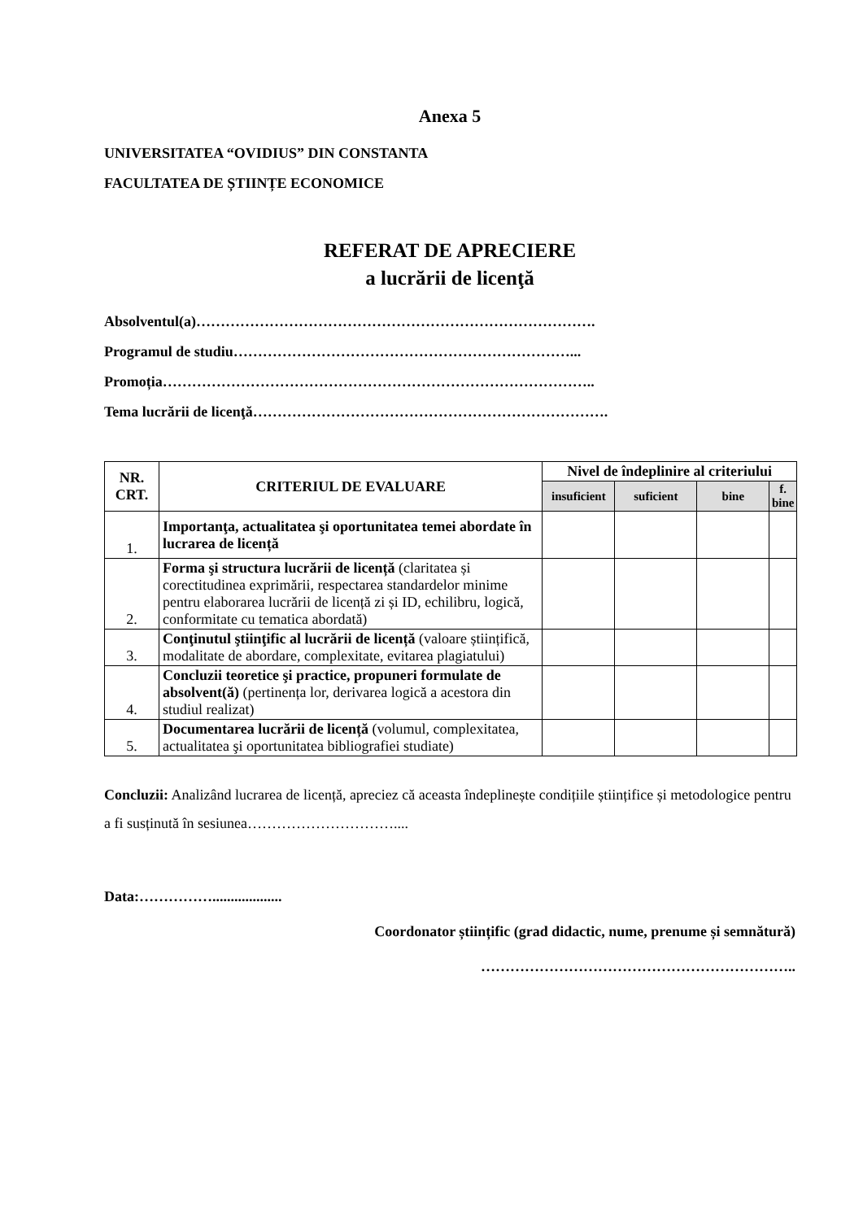Anexa 5
UNIVERSITATEA “OVIDIUS” DIN CONSTANTA
FACULTATEA DE ȘTIINȚE ECONOMICE
REFERAT DE APRECIERE
a lucrării de licenţă
Absolventul(a)……………………………………………………………………….
Programul de studiu……………………………………………………………...
Promoția……………………………………………………………………………..
Tema lucrării de licenţă……………………………………………………………….
| NR. CRT. | CRITERIUL DE EVALUARE | Nivel de îndeplinire al criteriului | | | |
| --- | --- | --- | --- | --- | --- |
| | | insuficient | suficient | bine | f. bine |
| 1. | Importanţa, actualitatea şi oportunitatea temei abordate în lucrarea de licență | | | | |
| 2. | Forma şi structura lucrării de licență (claritatea și corectitudinea exprimării, respectarea standardelor minime pentru elaborarea lucrării de licență zi și ID, echilibru, logică, conformitate cu tematica abordată) | | | | |
| 3. | Conţinutul ştiinţific al lucrării de licență (valoare științifică, modalitate de abordare, complexitate, evitarea plagiatului) | | | | |
| 4. | Concluzii teoretice şi practice, propuneri formulate de absolvent(ă) (pertinența lor, derivarea logică a acestora din studiul realizat) | | | | |
| 5. | Documentarea lucrării de licență (volumul, complexitatea, actualitatea şi oportunitatea bibliografiei studiate) | | | | |
Concluzii: Analizând lucrarea de licență, apreciez că aceasta îndeplinește condițiile științifice și metodologice pentru a fi susținută în sesiunea…………………………....
Data:……………...................
Coordonator științific (grad didactic, nume, prenume și semnătură)
………………………………………………………..